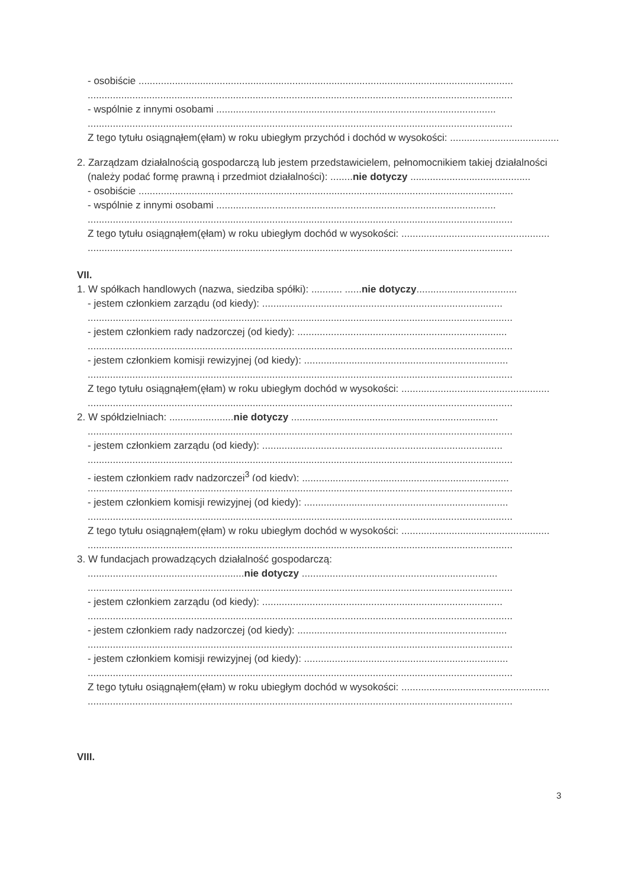- osobiście ......................................................................................................................................
........................................................................................................................................................
- wspólnie z innymi osobami ....................................................................................................
........................................................................................................................................................
Z tego tytułu osiągnąłem(ęłam) w roku ubiegłym przychód i dochód w wysokości: ..........................................
2. Zarządzam działalnością gospodarczą lub jestem przedstawicielem, pełnomocnikiem takiej działalności
(należy podać formę prawną i przedmiot działalności): ........nie dotyczy ...........................................
- osobiście ......................................................................................................................................
- wspólnie z innymi osobami ....................................................................................................
........................................................................................................................................................
Z tego tytułu osiągnąłem(ęłam) w roku ubiegłym dochód w wysokości: .....................................................
........................................................................................................................................................
VII.
1. W spółkach handlowych (nazwa, siedziba spółki): ........... ......nie dotyczy....................................
- jestem członkiem zarządu (od kiedy): ......................................................................................
........................................................................................................................................................
- jestem członkiem rady nadzorczej (od kiedy): ...........................................................................
........................................................................................................................................................
- jestem członkiem komisji rewizyjnej (od kiedy): .........................................................................
........................................................................................................................................................
Z tego tytułu osiągnąłem(ęłam) w roku ubiegłym dochód w wysokości: .....................................................
........................................................................................................................................................
2. W spółdzielniach: .......................nie dotyczy ..........................................................................
........................................................................................................................................................
- jestem członkiem zarządu (od kiedy): ......................................................................................
........................................................................................................................................................
- jestem członkiem rady nadzorczej<sup>3</sup> (od kiedy): ..........................................................................
........................................................................................................................................................
- jestem członkiem komisji rewizyjnej (od kiedy): .........................................................................
........................................................................................................................................................
Z tego tytułu osiągnąłem(ęłam) w roku ubiegłym dochód w wysokości: .....................................................
........................................................................................................................................................
3. W fundacjach prowadzących działalność gospodarczą:
........................................................nie dotyczy ......................................................................
........................................................................................................................................................
- jestem członkiem zarządu (od kiedy): ......................................................................................
........................................................................................................................................................
- jestem członkiem rady nadzorczej (od kiedy): ...........................................................................
........................................................................................................................................................
- jestem członkiem komisji rewizyjnej (od kiedy): .........................................................................
........................................................................................................................................................
Z tego tytułu osiągnąłem(ęłam) w roku ubiegłym dochód w wysokości: .....................................................
........................................................................................................................................................
VIII.
3